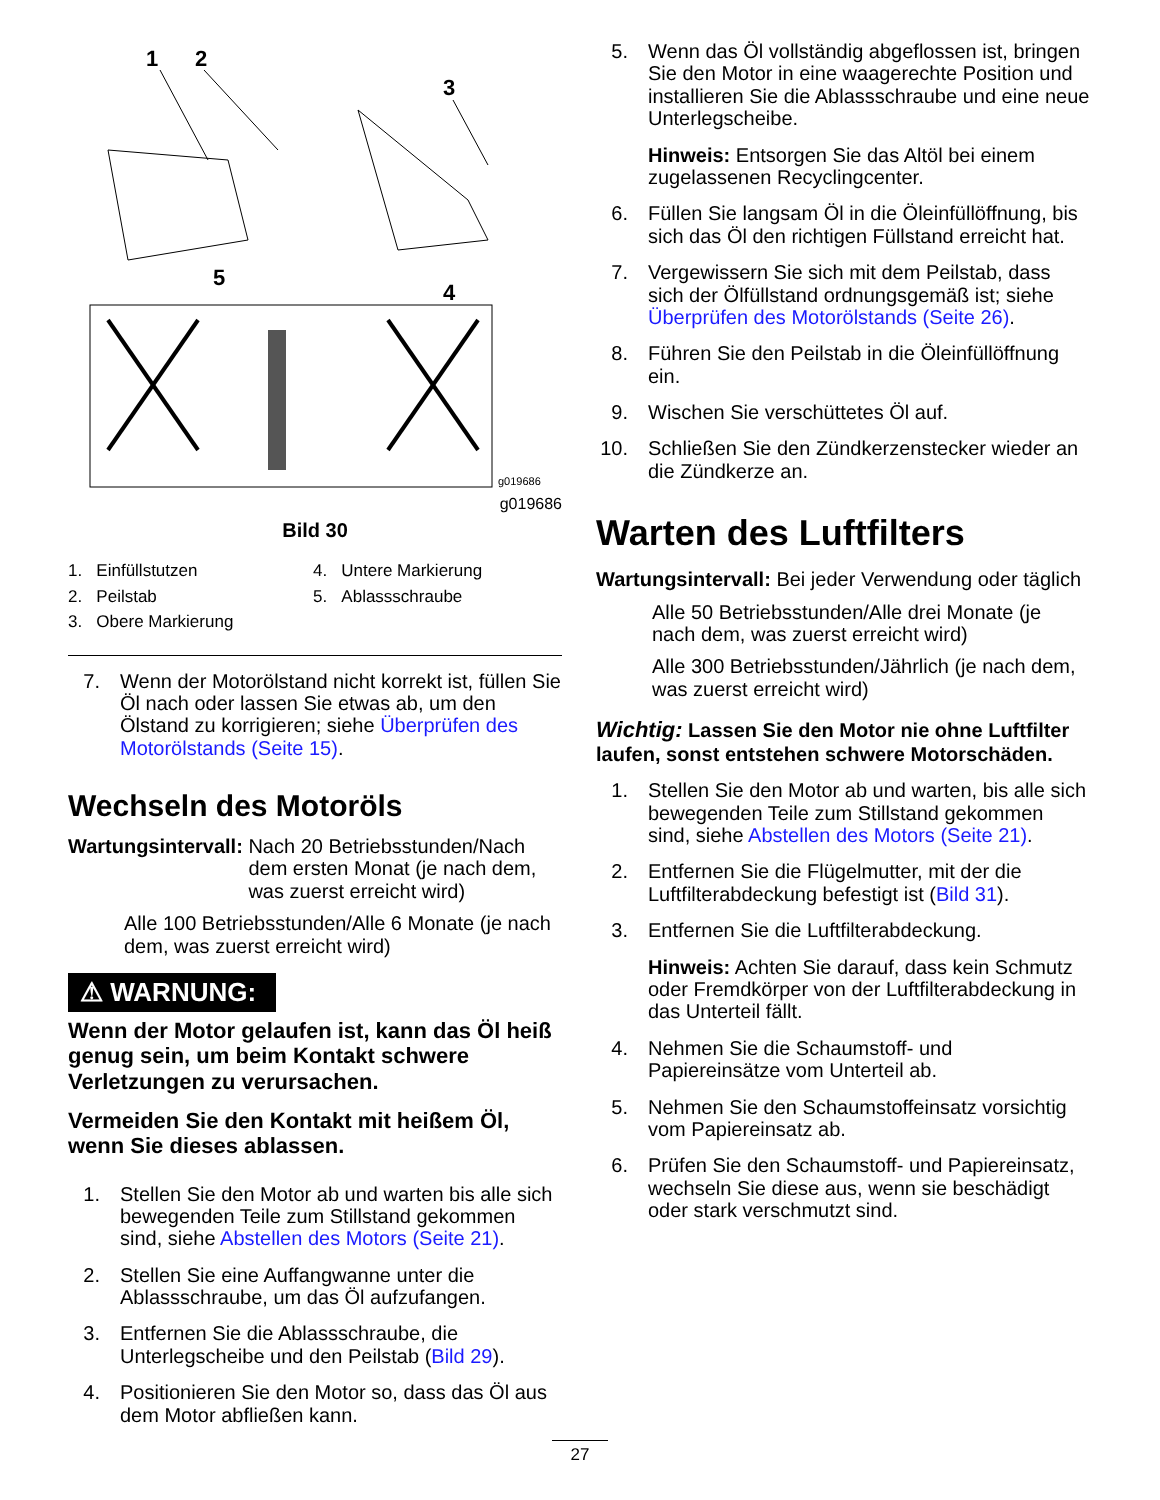1
2
3
4
5
g019686
g019686
Bild 30
1. Einfüllstutzen
2. Peilstab
3. Obere Markierung
4. Untere Markierung
5. Ablassschraube
7. Wenn der Motorölstand nicht korrekt ist, füllen Sie Öl nach oder lassen Sie etwas ab, um den Ölstand zu korrigieren; siehe Überprüfen des Motorölstands (Seite 15).
Wechseln des Motoröls
Wartungsintervall: Nach 20 Betriebsstunden/Nach dem ersten Monat (je nach dem, was zuerst erreicht wird)
Alle 100 Betriebsstunden/Alle 6 Monate (je nach dem, was zuerst erreicht wird)
⚠ WARNUNG:
Wenn der Motor gelaufen ist, kann das Öl heiß genug sein, um beim Kontakt schwere Verletzungen zu verursachen.
Vermeiden Sie den Kontakt mit heißem Öl, wenn Sie dieses ablassen.
1. Stellen Sie den Motor ab und warten bis alle sich bewegenden Teile zum Stillstand gekommen sind, siehe Abstellen des Motors (Seite 21).
2. Stellen Sie eine Auffangwanne unter die Ablassschraube, um das Öl aufzufangen.
3. Entfernen Sie die Ablassschraube, die Unterlegscheibe und den Peilstab (Bild 29).
4. Positionieren Sie den Motor so, dass das Öl aus dem Motor abfließen kann.
5. Wenn das Öl vollständig abgeflossen ist, bringen Sie den Motor in eine waagerechte Position und installieren Sie die Ablassschraube und eine neue Unterlegscheibe.
Hinweis: Entsorgen Sie das Altöl bei einem zugelassenen Recyclingcenter.
6. Füllen Sie langsam Öl in die Öleinfüllöffnung, bis sich das Öl den richtigen Füllstand erreicht hat.
7. Vergewissern Sie sich mit dem Peilstab, dass sich der Ölfüllstand ordnungsgemäß ist; siehe Überprüfen des Motorölstands (Seite 26).
8. Führen Sie den Peilstab in die Öleinfüllöffnung ein.
9. Wischen Sie verschüttetes Öl auf.
10. Schließen Sie den Zündkerzenstecker wieder an die Zündkerze an.
Warten des Luftfilters
Wartungsintervall: Bei jeder Verwendung oder täglich
Alle 50 Betriebsstunden/Alle drei Monate (je nach dem, was zuerst erreicht wird)
Alle 300 Betriebsstunden/Jährlich (je nach dem, was zuerst erreicht wird)
Wichtig: Lassen Sie den Motor nie ohne Luftfilter laufen, sonst entstehen schwere Motorschäden.
1. Stellen Sie den Motor ab und warten, bis alle sich bewegenden Teile zum Stillstand gekommen sind, siehe Abstellen des Motors (Seite 21).
2. Entfernen Sie die Flügelmutter, mit der die Luftfilterabdeckung befestigt ist (Bild 31).
3. Entfernen Sie die Luftfilterabdeckung.
Hinweis: Achten Sie darauf, dass kein Schmutz oder Fremdkörper von der Luftfilterabdeckung in das Unterteil fällt.
4. Nehmen Sie die Schaumstoff- und Papiereinsätze vom Unterteil ab.
5. Nehmen Sie den Schaumstoffeinsatz vorsichtig vom Papiereinsatz ab.
6. Prüfen Sie den Schaumstoff- und Papiereinsatz, wechseln Sie diese aus, wenn sie beschädigt oder stark verschmutzt sind.
27